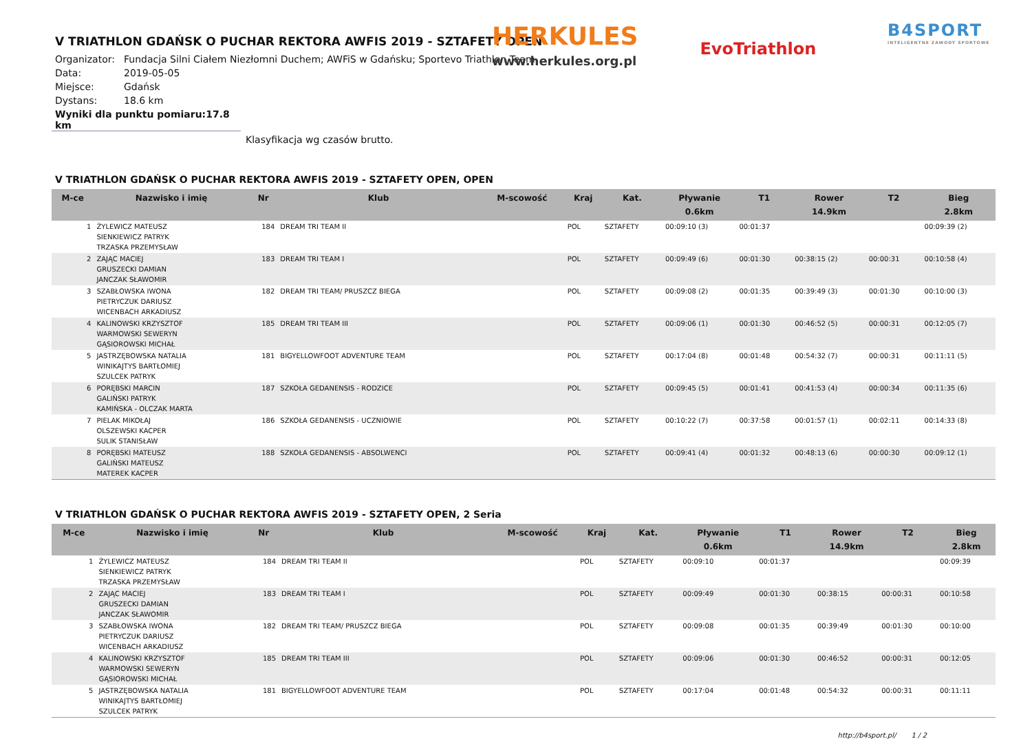HERKULES
www.herkules.org.pl
EvoTriathlon
B4SPORT
INTELIGENTNE ZAWODY SPORTOWE
V TRIATHLON GDAŃSK O PUCHAR REKTORA AWFIS 2019 - SZTAFETY OPEN
Organizator: Fundacja Silni Ciałem Niezłomni Duchem; AWFiS w Gdańsku; Sportevo Triathlon Team
Data: 2019-05-05
Miejsce: Gdańsk
Dystans: 18.6 km
Wyniki dla punktu pomiaru:17.8 km
Klasyfikacja wg czasów brutto.
V TRIATHLON GDAŃSK O PUCHAR REKTORA AWFIS 2019 - SZTAFETY OPEN, OPEN
| M-ce | Nazwisko i imię | Nr | Klub | M-scowość | Kraj | Kat. | Pływanie 0.6km | T1 | Rower 14.9km | T2 | Bieg 2.8km |
| --- | --- | --- | --- | --- | --- | --- | --- | --- | --- | --- | --- |
| 1 | ŻYLEWICZ MATEUSZ SIENKIEWICZ PATRYK TRZASKA PRZEMYSŁAW | 184 | DREAM TRI TEAM II | | POL | SZTAFETY | 00:09:10 (3) | 00:01:37 | | | 00:09:39 (2) |
| 2 | ZAJĄC MACIEJ GRUSZECKI DAMIAN JANCZAK SŁAWOMIR | 183 | DREAM TRI TEAM I | | POL | SZTAFETY | 00:09:49 (6) | 00:01:30 | 00:38:15 (2) | 00:00:31 | 00:10:58 (4) |
| 3 | SZABŁOWSKA IWONA PIETRYCZUK DARIUSZ WICENBACH ARKADIUSZ | 182 | DREAM TRI TEAM/ PRUSZCZ BIEGA | | POL | SZTAFETY | 00:09:08 (2) | 00:01:35 | 00:39:49 (3) | 00:01:30 | 00:10:00 (3) |
| 4 | KALINOWSKI KRZYSZTOF WARMOWSKI SEWERYN GĄSIOROWSKI MICHAŁ | 185 | DREAM TRI TEAM III | | POL | SZTAFETY | 00:09:06 (1) | 00:01:30 | 00:46:52 (5) | 00:00:31 | 00:12:05 (7) |
| 5 | JASTRZĘBOWSKA NATALIA WINIKAJTYS BARTŁOMIEJ SZULCEK PATRYK | 181 | BIGYELLOWFOOT ADVENTURE TEAM | | POL | SZTAFETY | 00:17:04 (8) | 00:01:48 | 00:54:32 (7) | 00:00:31 | 00:11:11 (5) |
| 6 | PORĘBSKI MARCIN GALIŃSKI PATRYK KAMIŃSKA - OLCZAK MARTA | 187 | SZKOŁA GEDANENSIS - RODZICE | | POL | SZTAFETY | 00:09:45 (5) | 00:01:41 | 00:41:53 (4) | 00:00:34 | 00:11:35 (6) |
| 7 | PIELAK MIKOŁAJ OLSZEWSKI KACPER SULIK STANISŁAW | 186 | SZKOŁA GEDANENSIS - UCZNIOWIE | | POL | SZTAFETY | 00:10:22 (7) | 00:37:58 | 00:01:57 (1) | 00:02:11 | 00:14:33 (8) |
| 8 | PORĘBSKI MATEUSZ GALIŃSKI MATEUSZ MATEREK KACPER | 188 | SZKOŁA GEDANENSIS - ABSOLWENCI | | POL | SZTAFETY | 00:09:41 (4) | 00:01:32 | 00:48:13 (6) | 00:00:30 | 00:09:12 (1) |
V TRIATHLON GDAŃSK O PUCHAR REKTORA AWFIS 2019 - SZTAFETY OPEN, 2 Seria
| M-ce | Nazwisko i imię | Nr | Klub | M-scowość | Kraj | Kat. | Pływanie 0.6km | T1 | Rower 14.9km | T2 | Bieg 2.8km |
| --- | --- | --- | --- | --- | --- | --- | --- | --- | --- | --- | --- |
| 1 | ŻYLEWICZ MATEUSZ SIENKIEWICZ PATRYK TRZASKA PRZEMYSŁAW | 184 | DREAM TRI TEAM II | | POL | SZTAFETY | 00:09:10 | 00:01:37 | | | 00:09:39 |
| 2 | ZAJĄC MACIEJ GRUSZECKI DAMIAN JANCZAK SŁAWOMIR | 183 | DREAM TRI TEAM I | | POL | SZTAFETY | 00:09:49 | 00:01:30 | 00:38:15 | 00:00:31 | 00:10:58 |
| 3 | SZABŁOWSKA IWONA PIETRYCZUK DARIUSZ WICENBACH ARKADIUSZ | 182 | DREAM TRI TEAM/ PRUSZCZ BIEGA | | POL | SZTAFETY | 00:09:08 | 00:01:35 | 00:39:49 | 00:01:30 | 00:10:00 |
| 4 | KALINOWSKI KRZYSZTOF WARMOWSKI SEWERYN GĄSIOROWSKI MICHAŁ | 185 | DREAM TRI TEAM III | | POL | SZTAFETY | 00:09:06 | 00:01:30 | 00:46:52 | 00:00:31 | 00:12:05 |
| 5 | JASTRZĘBOWSKA NATALIA WINIKAJTYS BARTŁOMIEJ SZULCEK PATRYK | 181 | BIGYELLOWFOOT ADVENTURE TEAM | | POL | SZTAFETY | 00:17:04 | 00:01:48 | 00:54:32 | 00:00:31 | 00:11:11 |
http://b4sport.pl/ 1 / 2